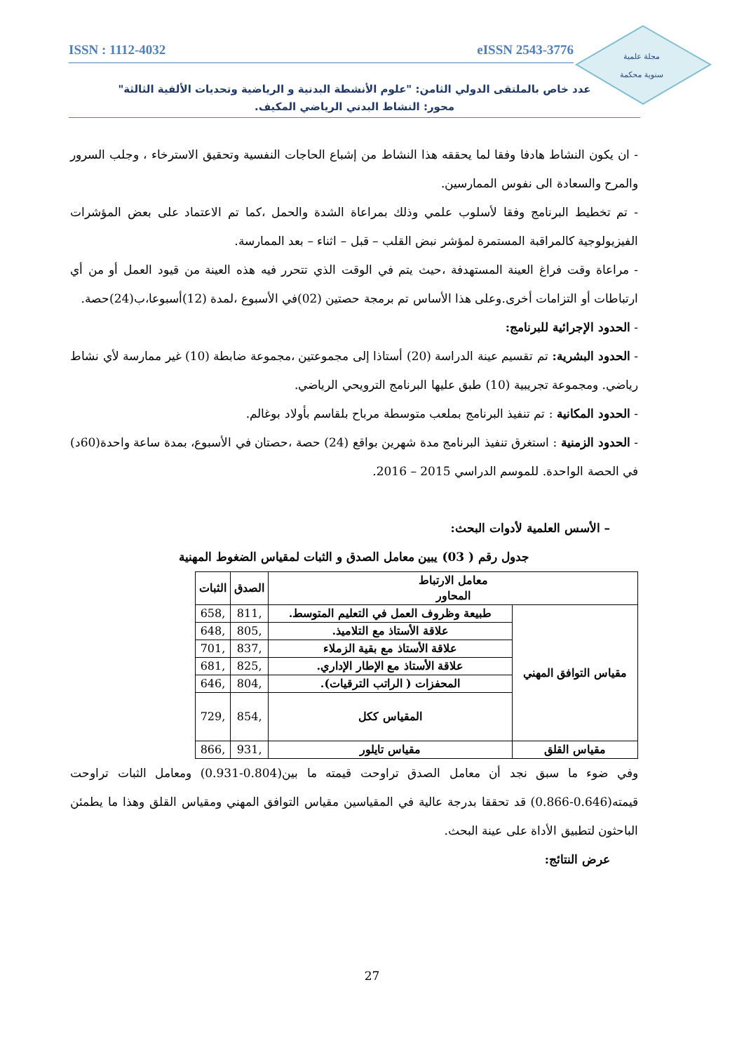ISSN : 1112-4032 eISSN 2543-3776
مجلة علمية
سنوية محكمة
عدد خاص بالملتقى الدولي الثامن: "علوم الأنشطة البدنية و الرياضية وتحديات الألفية الثالثة"
محور: النشاط البدني الرياضي المكيف.
- ان يكون النشاط هادفا وفقا لما يحققه هذا النشاط من إشباع الحاجات النفسية وتحقيق الاسترخاء ، وجلب السرور والمرح والسعادة الى نفوس الممارسين.
- تم تخطيط البرنامج وفقا لأسلوب علمي وذلك بمراعاة الشدة والحمل ،كما تم الاعتماد على بعض المؤشرات الفيزيولوجية كالمراقبة المستمرة لمؤشر نبض القلب – قبل – اثناء – بعد الممارسة.
- مراعاة وقت فراغ العينة المستهدفة ،حيث يتم في الوقت الذي تتحرر فيه هذه العينة من قيود العمل أو من أي ارتباطات أو التزامات أخرى.وعلى هذا الأساس تم برمجة حصتين (02)في الأسبوع ،لمدة (12)أسبوعا،ب(24)حصة.
- الحدود الإجرائية للبرنامج:
- الحدود البشرية: تم تقسيم عينة الدراسة (20) أستاذا إلى مجموعتين ،مجموعة ضابطة (10) غير ممارسة لأي نشاط رياضي. ومجموعة تجريبية (10) طبق عليها البرنامج الترويحي الرياضي.
- الحدود المكانية : تم تنفيذ البرنامج بملعب متوسطة مرباح بلقاسم بأولاد بوغالم.
- الحدود الزمنية : استغرق تنفيذ البرنامج مدة شهرين بواقع (24) حصة ،حصتان في الأسبوع، بمدة ساعة واحدة(60د) في الحصة الواحدة. للموسم الدراسي 2015 – 2016.
– الأسس العلمية لأدوات البحث:
جدول رقم ( 03) يبين معامل الصدق و الثبات لمقياس الضغوط المهنية
| معامل الارتباط المحاور | | الصدق | الثبات |
| --- | --- | --- | --- |
| مقياس التوافق المهني | طبيعة وظروف العمل في التعليم المتوسط. | ,811 | ,658 |
| | علاقة الأستاذ مع التلاميذ. | ,805 | ,648 |
| | علاقة الأستاذ مع بقية الزملاء | ,837 | ,701 |
| | علاقة الأستاذ مع الإطار الإداري. | ,825 | ,681 |
| | المحفزات ( الراتب الترقيات). | ,804 | ,646 |
| | المقياس ككل | ,854 | ,729 |
| مقياس القلق | مقياس تايلور | ,931 | ,866 |
وفي ضوء ما سبق نجد أن معامل الصدق تراوحت قيمته ما بين(0.804-0.931) ومعامل الثبات تراوحت قيمته(0.646-0.866) قد تحققا بدرجة عالية في المقياسين مقياس التوافق المهني ومقياس القلق وهذا ما يطمئن الباحثون لتطبيق الأداة على عينة البحث.
عرض النتائج:
27